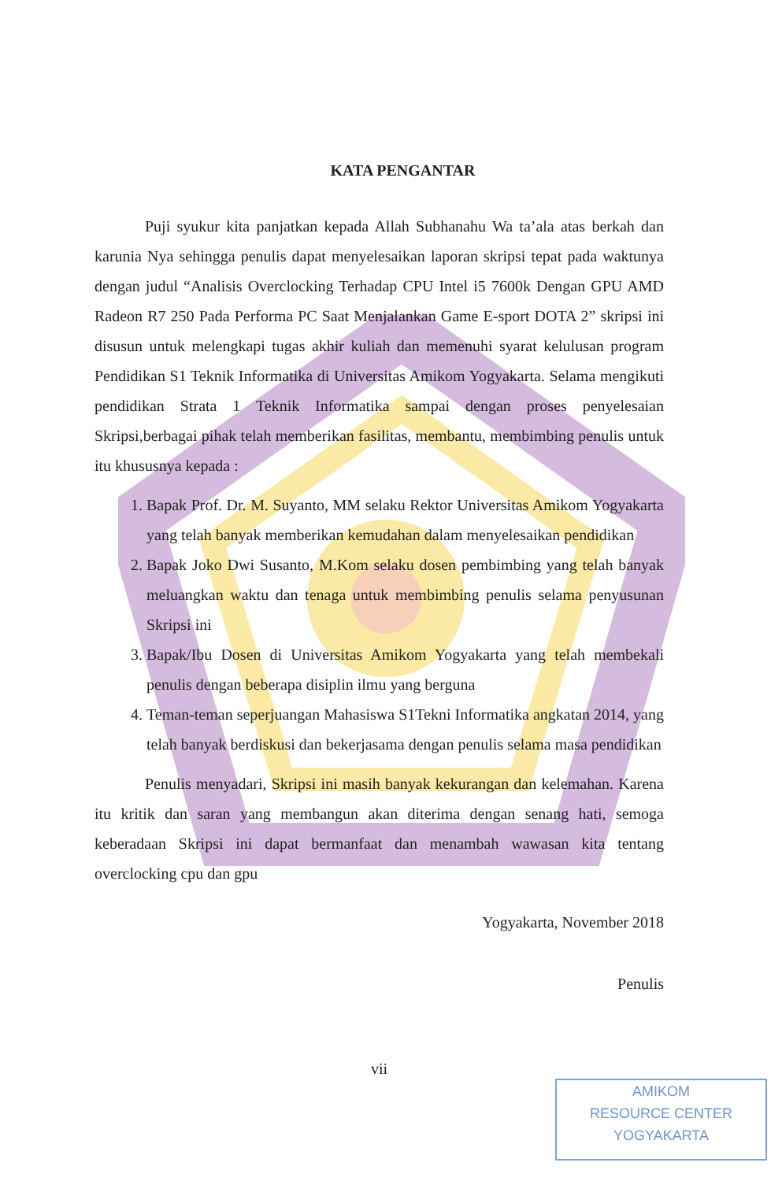KATA PENGANTAR
Puji syukur kita panjatkan kepada Allah Subhanahu Wa ta’ala atas berkah dan karunia Nya sehingga penulis dapat menyelesaikan laporan skripsi tepat pada waktunya dengan judul “Analisis Overclocking Terhadap CPU Intel i5 7600k Dengan GPU AMD Radeon R7 250 Pada Performa PC Saat Menjalankan Game E-sport DOTA 2” skripsi ini disusun untuk melengkapi tugas akhir kuliah dan memenuhi syarat kelulusan program Pendidikan S1 Teknik Informatika di Universitas Amikom Yogyakarta. Selama mengikuti pendidikan Strata 1 Teknik Informatika sampai dengan proses penyelesaian Skripsi,berbagai pihak telah memberikan fasilitas, membantu, membimbing penulis untuk itu khususnya kepada :
1. Bapak Prof. Dr. M. Suyanto, MM selaku Rektor Universitas Amikom Yogyakarta yang telah banyak memberikan kemudahan dalam menyelesaikan pendidikan
2. Bapak Joko Dwi Susanto, M.Kom selaku dosen pembimbing yang telah banyak meluangkan waktu dan tenaga untuk membimbing penulis selama penyusunan Skripsi ini
3. Bapak/Ibu Dosen di Universitas Amikom Yogyakarta yang telah membekali penulis dengan beberapa disiplin ilmu yang berguna
4. Teman-teman seperjuangan Mahasiswa S1Tekni Informatika angkatan 2014, yang telah banyak berdiskusi dan bekerjasama dengan penulis selama masa pendidikan
Penulis menyadari, Skripsi ini masih banyak kekurangan dan kelemahan. Karena itu kritik dan saran yang membangun akan diterima dengan senang hati, semoga keberadaan Skripsi ini dapat bermanfaat dan menambah wawasan kita tentang overclocking cpu dan gpu
Yogyakarta, November 2018
Penulis
vii
AMIKOM
RESOURCE CENTER
YOGYAKARTA